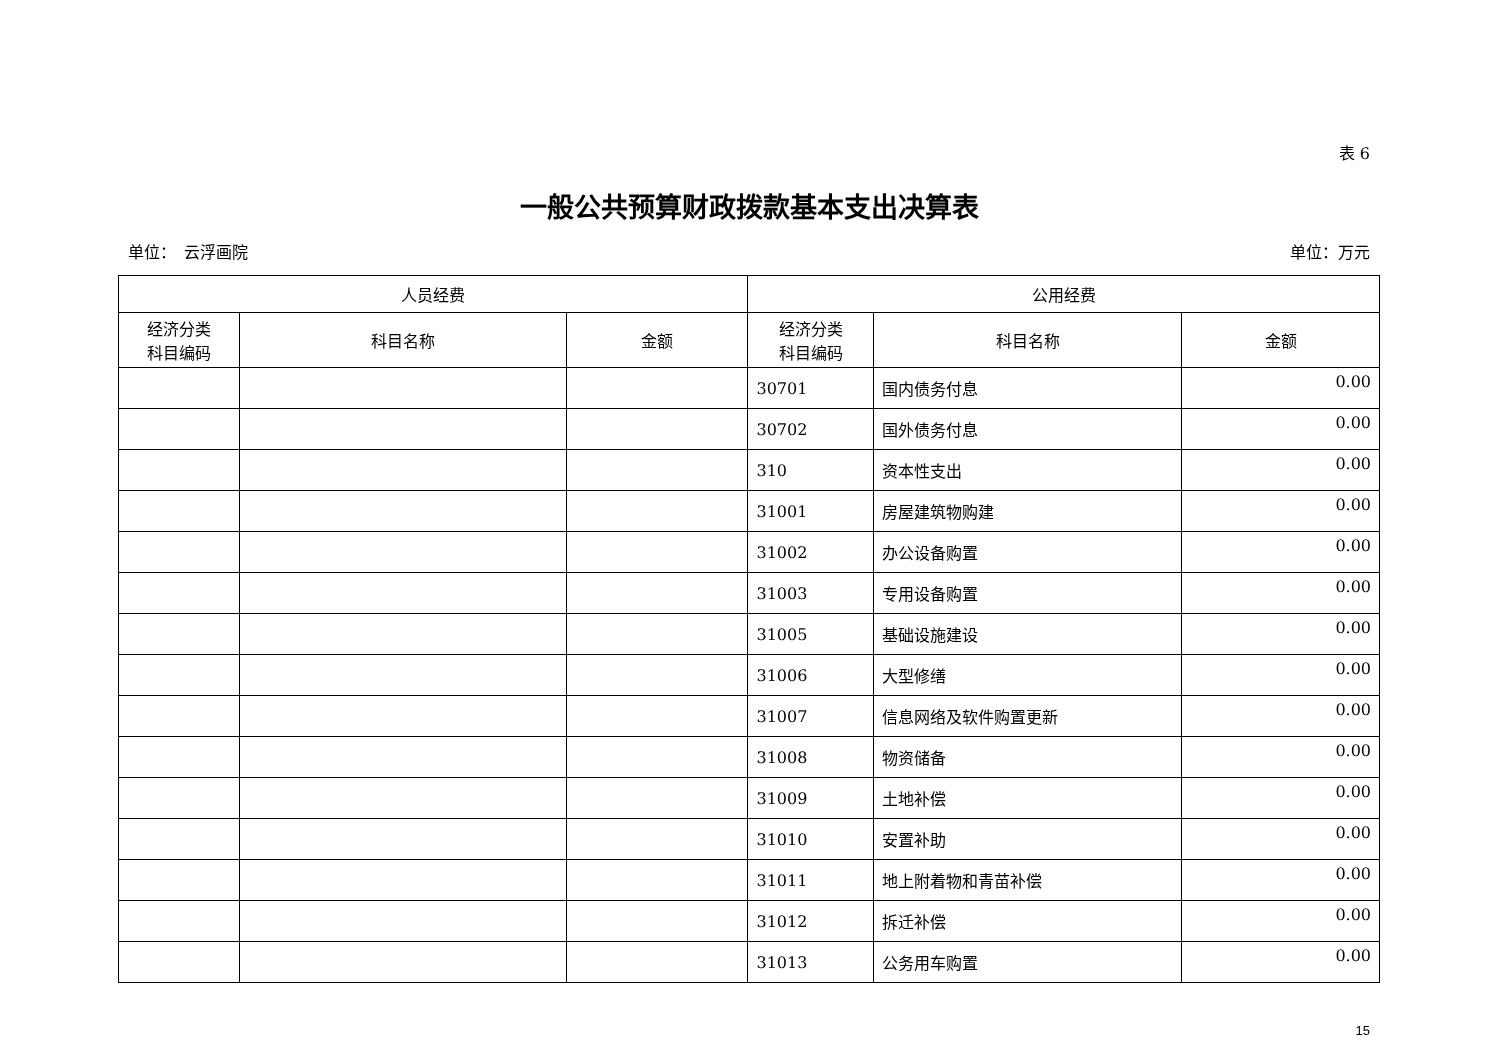表 6
一般公共预算财政拨款基本支出决算表
单位：　云浮画院 单位：万元
| 人员经费 | | | 公用经费 | | |
| --- | --- | --- | --- | --- | --- |
| 经济分类 科目编码 | 科目名称 | 金额 | 经济分类 科目编码 | 科目名称 | 金额 |
| | | | 30701 | 国内债务付息 | 0.00 |
| | | | 30702 | 国外债务付息 | 0.00 |
| | | | 310 | 资本性支出 | 0.00 |
| | | | 31001 | 房屋建筑物购建 | 0.00 |
| | | | 31002 | 办公设备购置 | 0.00 |
| | | | 31003 | 专用设备购置 | 0.00 |
| | | | 31005 | 基础设施建设 | 0.00 |
| | | | 31006 | 大型修缮 | 0.00 |
| | | | 31007 | 信息网络及软件购置更新 | 0.00 |
| | | | 31008 | 物资储备 | 0.00 |
| | | | 31009 | 土地补偿 | 0.00 |
| | | | 31010 | 安置补助 | 0.00 |
| | | | 31011 | 地上附着物和青苗补偿 | 0.00 |
| | | | 31012 | 拆迁补偿 | 0.00 |
| | | | 31013 | 公务用车购置 | 0.00 |
15